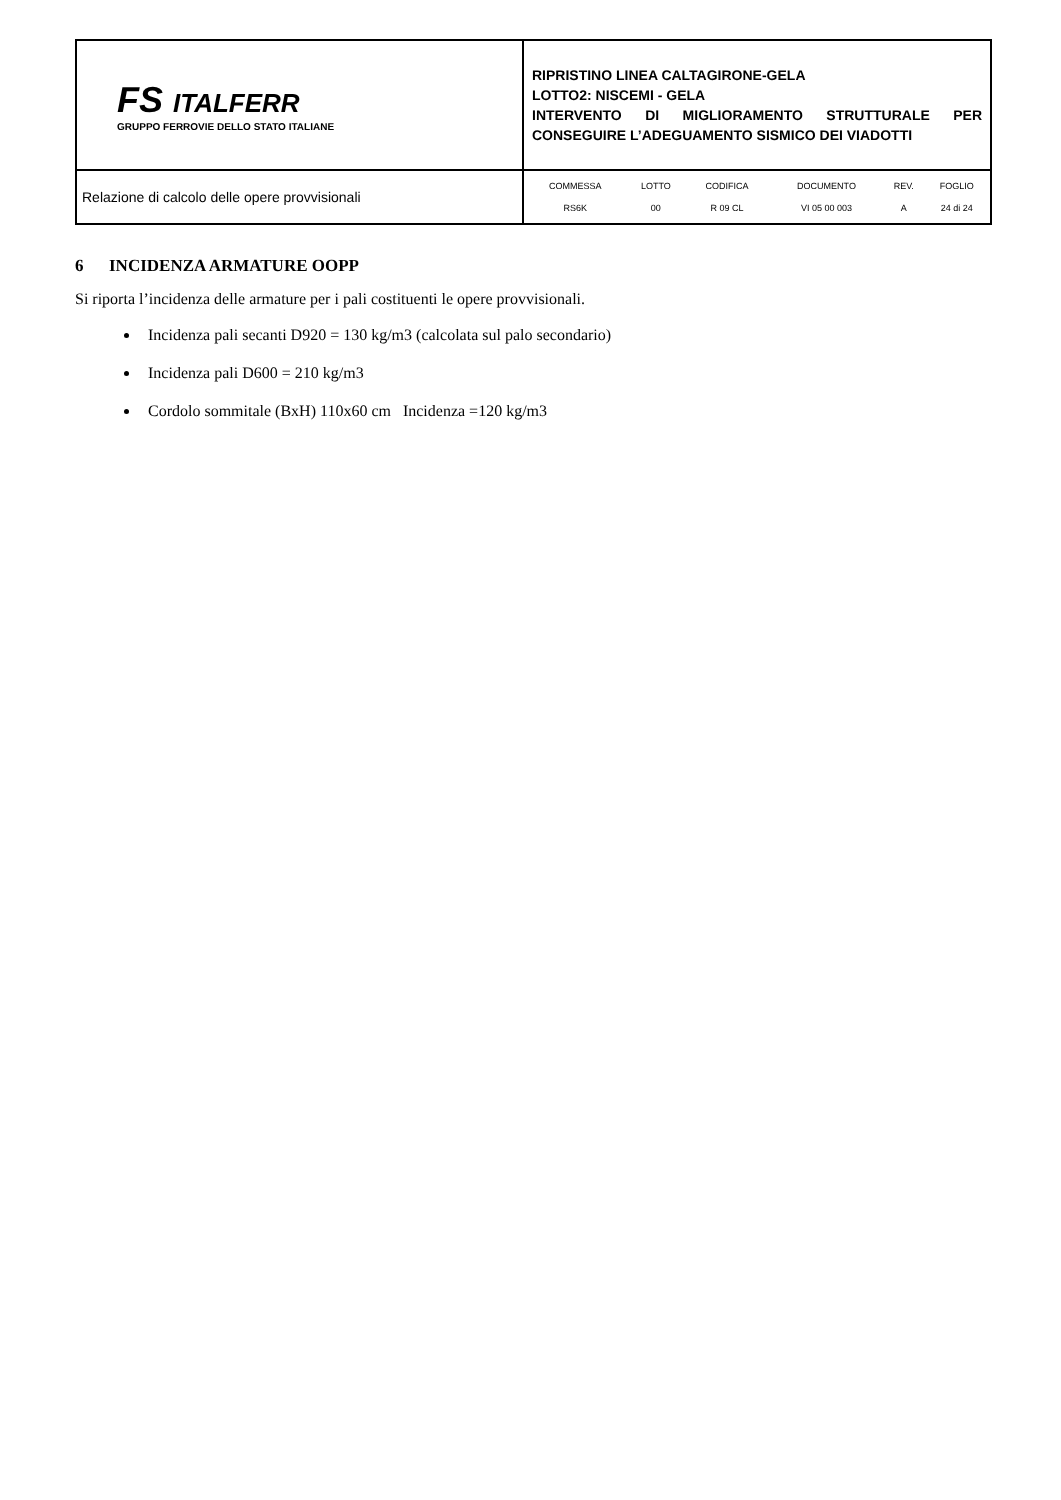| FS ITALFERR GRUPPO FERROVIE DELLO STATO ITALIANE | RIPRISTINO LINEA CALTAGIRONE-GELA LOTTO2: NISCEMI - GELA INTERVENTO DI MIGLIORAMENTO STRUTTURALE PER CONSEGUIRE L’ADEGUAMENTO SISMICO DEI VIADOTTI |
| Relazione di calcolo delle opere provvisionali | / COMMESSA / LOTTO / CODIFICA / DOCUMENTO / REV. / FOGLIO / / RS6K / 00 / R 09 CL / VI 05 00 003 / A / 24 di 24 / |
6 INCIDENZA ARMATURE OOPP
Si riporta l’incidenza delle armature per i pali costituenti le opere provvisionali.
Incidenza pali secanti D920 = 130 kg/m3 (calcolata sul palo secondario)
Incidenza pali D600 = 210 kg/m3
Cordolo sommitale (BxH) 110x60 cm Incidenza =120 kg/m3